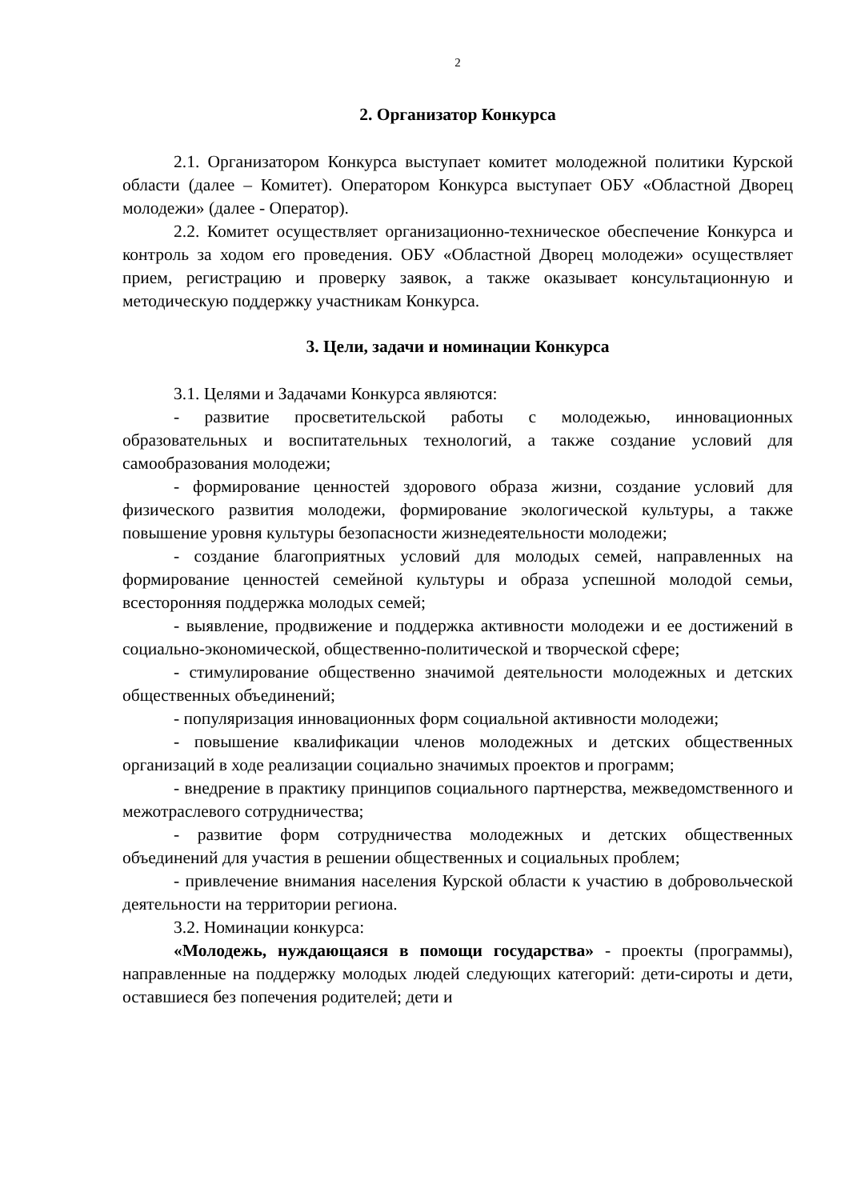2
2. Организатор Конкурса
2.1. Организатором Конкурса выступает комитет молодежной политики Курской области (далее – Комитет). Оператором Конкурса выступает ОБУ «Областной Дворец молодежи» (далее - Оператор).
2.2. Комитет осуществляет организационно-техническое обеспечение Конкурса и контроль за ходом его проведения. ОБУ «Областной Дворец молодежи» осуществляет прием, регистрацию и проверку заявок, а также оказывает консультационную и методическую поддержку участникам Конкурса.
3. Цели, задачи и номинации Конкурса
3.1. Целями и Задачами Конкурса являются:
- развитие просветительской работы с молодежью, инновационных образовательных и воспитательных технологий, а также создание условий для самообразования молодежи;
- формирование ценностей здорового образа жизни, создание условий для физического развития молодежи, формирование экологической культуры, а также повышение уровня культуры безопасности жизнедеятельности молодежи;
- создание благоприятных условий для молодых семей, направленных на формирование ценностей семейной культуры и образа успешной молодой семьи, всесторонняя поддержка молодых семей;
- выявление, продвижение и поддержка активности молодежи и ее достижений в социально-экономической, общественно-политической и творческой сфере;
- стимулирование общественно значимой деятельности молодежных и детских общественных объединений;
- популяризация инновационных форм социальной активности молодежи;
- повышение квалификации членов молодежных и детских общественных организаций в ходе реализации социально значимых проектов и программ;
- внедрение в практику принципов социального партнерства, межведомственного и межотраслевого сотрудничества;
- развитие форм сотрудничества молодежных и детских общественных объединений для участия в решении общественных и социальных проблем;
- привлечение внимания населения Курской области к участию в добровольческой деятельности на территории региона.
3.2. Номинации конкурса:
«Молодежь, нуждающаяся в помощи государства» - проекты (программы), направленные на поддержку молодых людей следующих категорий: дети-сироты и дети, оставшиеся без попечения родителей; дети и